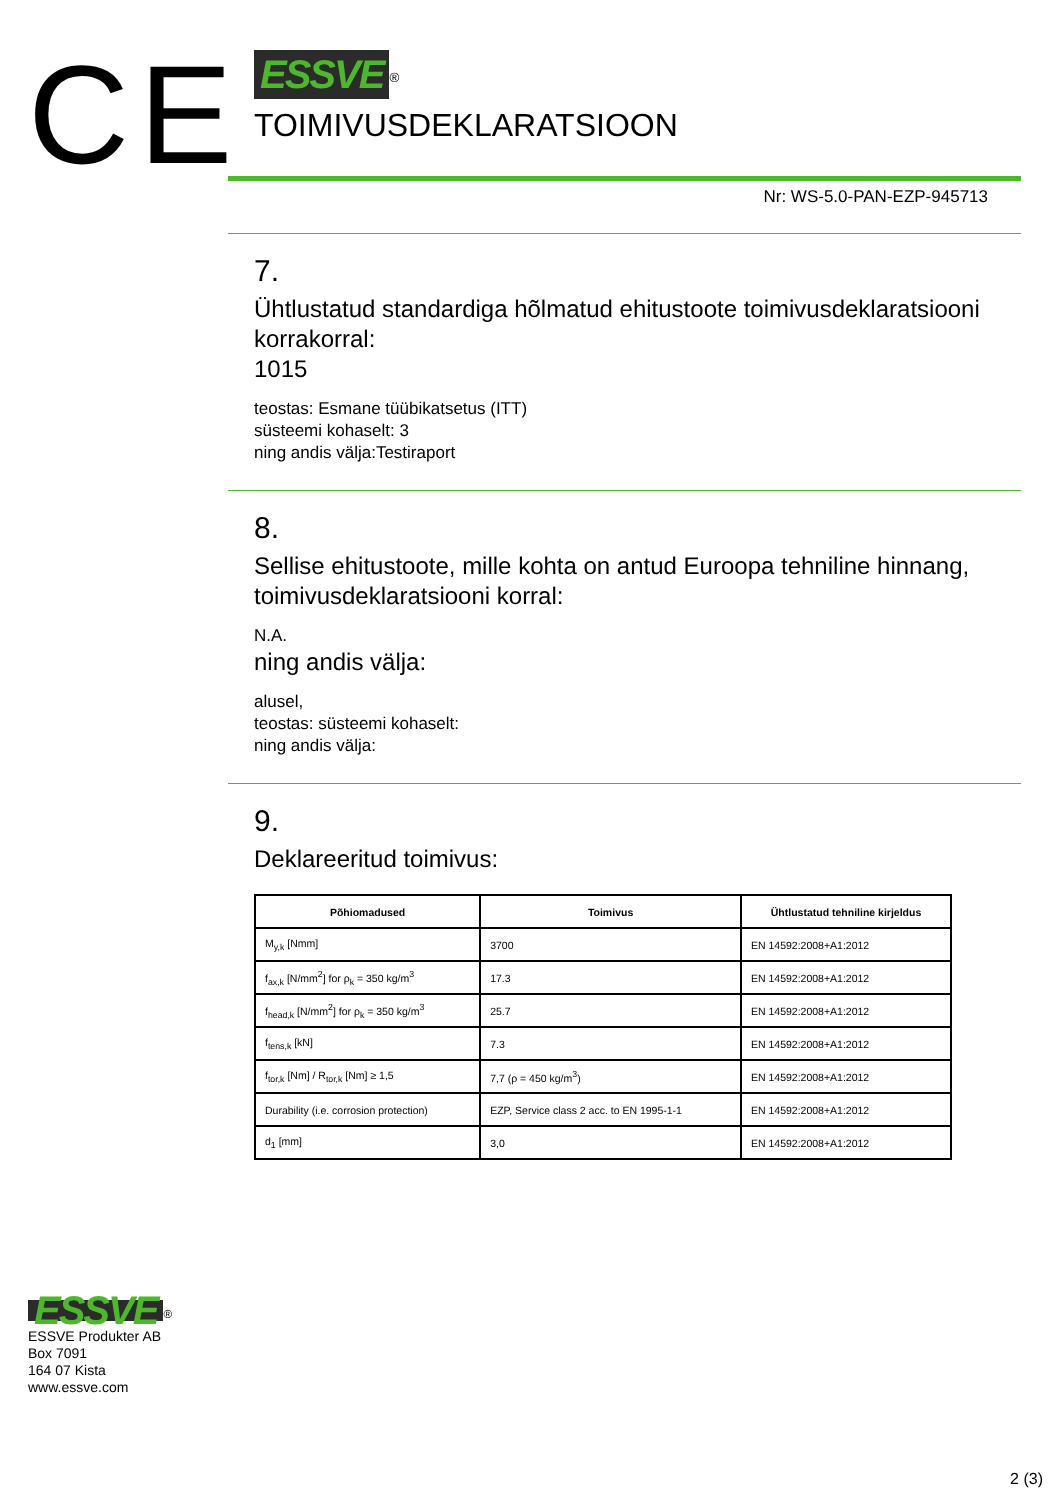CE
ESSVE<sup>®</sup>
TOIMIVUSDEKLARATSIOON
Nr: WS-5.0-PAN-EZP-945713
7.
Ühtlustatud standardiga hõlmatud ehitustoote toimivusdeklaratsiooni korrakorral:
1015
teostas: Esmane tüübikatsetus (ITT)
süsteemi kohaselt: 3
ning andis välja:Testiraport
8.
Sellise ehitustoote, mille kohta on antud Euroopa tehniline hinnang, toimivusdeklaratsiooni korral:
N.A.
ning andis välja:
alusel,
teostas: süsteemi kohaselt:
ning andis välja:
9.
Deklareeritud toimivus:
| Põhiomadused | Toimivus | Ühtlustatud tehniline kirjeldus |
| --- | --- | --- |
| M<sub>y,k</sub> [Nmm] | 3700 | EN 14592:2008+A1:2012 |
| f<sub>ax,k</sub> [N/mm<sup>2</sup>] for ρ<sub>k</sub> = 350 kg/m<sup>3</sup> | 17.3 | EN 14592:2008+A1:2012 |
| f<sub>head,k</sub> [N/mm<sup>2</sup>] for ρ<sub>k</sub> = 350 kg/m<sup>3</sup> | 25.7 | EN 14592:2008+A1:2012 |
| f<sub>tens,k</sub> [kN] | 7.3 | EN 14592:2008+A1:2012 |
| f<sub>tor,k</sub> [Nm] / R<sub>tor,k</sub> [Nm] ≥ 1,5 | 7,7 (ρ = 450 kg/m<sup>3</sup>) | EN 14592:2008+A1:2012 |
| Durability (i.e. corrosion protection) | EZP, Service class 2 acc. to EN 1995-1-1 | EN 14592:2008+A1:2012 |
| d<sub>1</sub> [mm] | 3,0 | EN 14592:2008+A1:2012 |
ESSVE<sup>®</sup>
ESSVE Produkter AB
Box 7091
164 07 Kista
www.essve.com
2 (3)